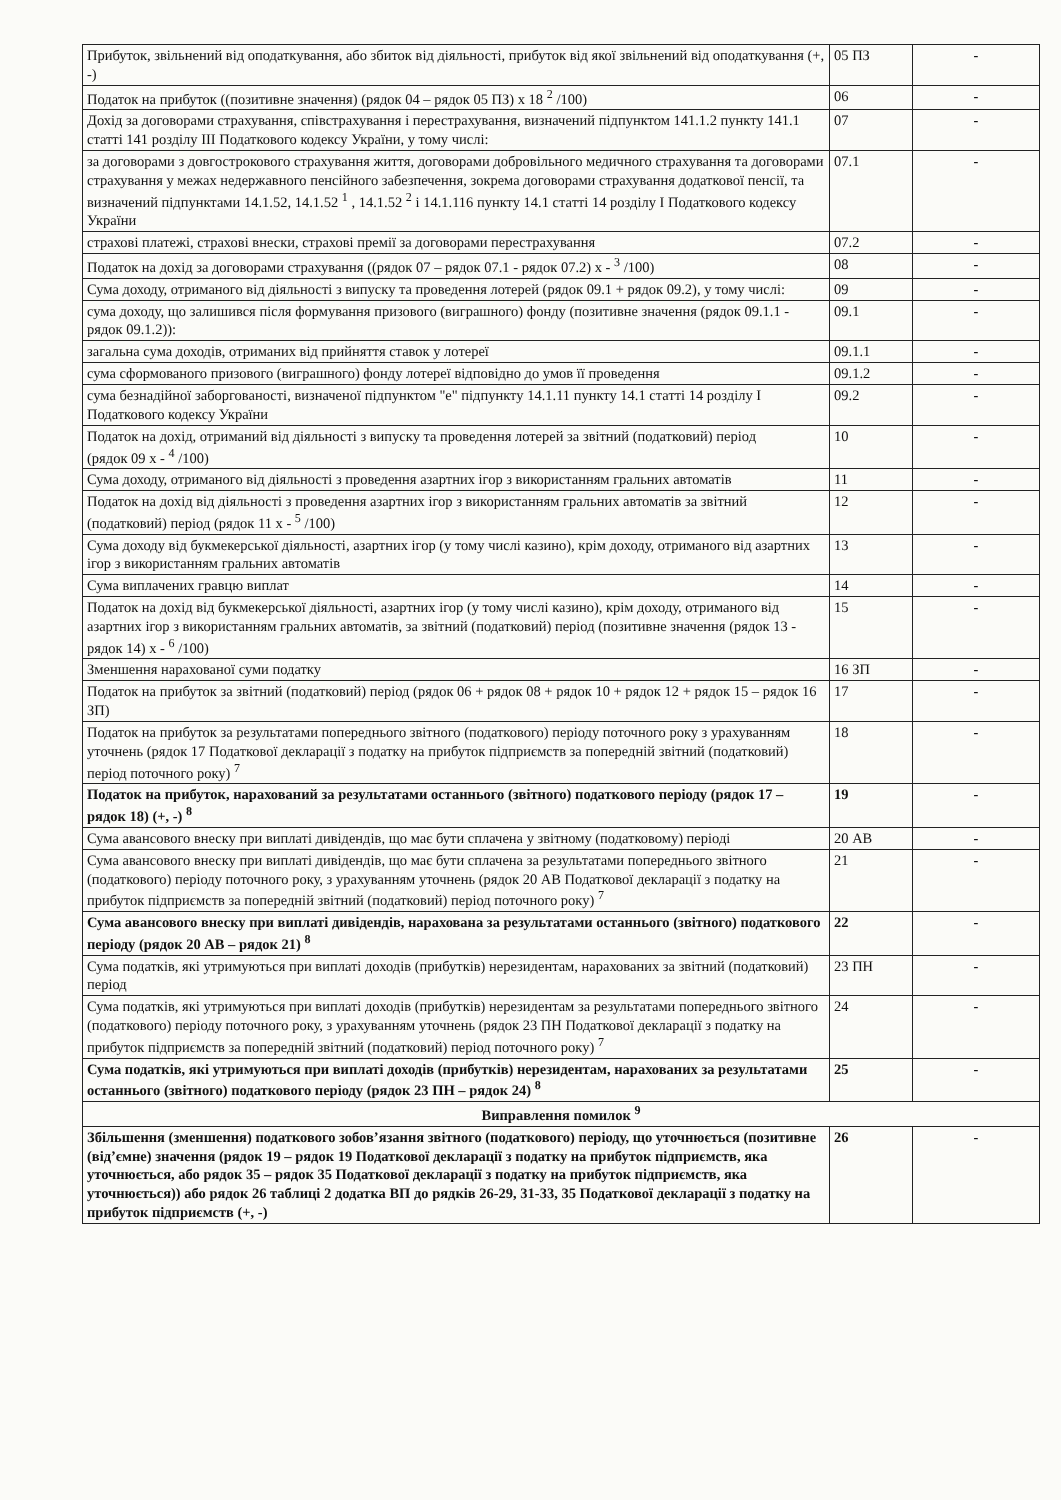| Прибуток, звільнений від оподаткування, або збиток від діяльності, прибуток від якої звільнений від оподаткування (+, -) | 05 ПЗ | - |
| Податок на прибуток ((позитивне значення) (рядок 04 – рядок 05 ПЗ) х 18 <sup>2</sup> /100) | 06 | - |
| Дохід за договорами страхування, співстрахування і перестрахування, визначений підпунктом 141.1.2 пункту 141.1 статті 141 розділу III Податкового кодексу України, у тому числі: | 07 | - |
| за договорами з довгострокового страхування життя, договорами добровільного медичного страхування та договорами страхування у межах недержавного пенсійного забезпечення, зокрема договорами страхування додаткової пенсії, та визначений підпунктами 14.1.52, 14.1.52 <sup>1</sup> , 14.1.52 <sup>2</sup> і 14.1.116 пункту 14.1 статті 14 розділу I Податкового кодексу України | 07.1 | - |
| страхові платежі, страхові внески, страхові премії за договорами перестрахування | 07.2 | - |
| Податок на дохід за договорами страхування ((рядок 07 – рядок 07.1 - рядок 07.2) х - <sup>3</sup> /100) | 08 | - |
| Сума доходу, отриманого від діяльності з випуску та проведення лотерей (рядок 09.1 + рядок 09.2), у тому числі: | 09 | - |
| сума доходу, що залишився після формування призового (виграшного) фонду (позитивне значення (рядок 09.1.1 - рядок 09.1.2)): | 09.1 | - |
| загальна сума доходів, отриманих від прийняття ставок у лотереї | 09.1.1 | - |
| сума сформованого призового (виграшного) фонду лотереї відповідно до умов її проведення | 09.1.2 | - |
| сума безнадійної заборгованості, визначеної підпунктом "е" підпункту 14.1.11 пункту 14.1 статті 14 розділу I Податкового кодексу України | 09.2 | - |
| Податок на дохід, отриманий від діяльності з випуску та проведення лотерей за звітний (податковий) період (рядок 09 х - <sup>4</sup> /100) | 10 | - |
| Сума доходу, отриманого від діяльності з проведення азартних ігор з використанням гральних автоматів | 11 | - |
| Податок на дохід від діяльності з проведення азартних ігор з використанням гральних автоматів за звітний (податковий) період (рядок 11 х - <sup>5</sup> /100) | 12 | - |
| Сума доходу від букмекерської діяльності, азартних ігор (у тому числі казино), крім доходу, отриманого від азартних ігор з використанням гральних автоматів | 13 | - |
| Сума виплачених гравцю виплат | 14 | - |
| Податок на дохід від букмекерської діяльності, азартних ігор (у тому числі казино), крім доходу, отриманого від азартних ігор з використанням гральних автоматів, за звітний (податковий) період (позитивне значення (рядок 13 - рядок 14) х - <sup>6</sup> /100) | 15 | - |
| Зменшення нарахованої суми податку | 16 ЗП | - |
| Податок на прибуток за звітний (податковий) період (рядок 06 + рядок 08 + рядок 10 + рядок 12 + рядок 15 – рядок 16 ЗП) | 17 | - |
| Податок на прибуток за результатами попереднього звітного (податкового) періоду поточного року з урахуванням уточнень (рядок 17 Податкової декларації з податку на прибуток підприємств за попередній звітний (податковий) період поточного року) <sup>7</sup> | 18 | - |
| Податок на прибуток, нарахований за результатами останнього (звітного) податкового періоду (рядок 17 – рядок 18) (+, -) <sup>8</sup> | 19 | - |
| Сума авансового внеску при виплаті дивідендів, що має бути сплачена у звітному (податковому) періоді | 20 АВ | - |
| Сума авансового внеску при виплаті дивідендів, що має бути сплачена за результатами попереднього звітного (податкового) періоду поточного року, з урахуванням уточнень (рядок 20 АВ Податкової декларації з податку на прибуток підприємств за попередній звітний (податковий) період поточного року) <sup>7</sup> | 21 | - |
| Сума авансового внеску при виплаті дивідендів, нарахована за результатами останнього (звітного) податкового періоду (рядок 20 АВ – рядок 21) <sup>8</sup> | 22 | - |
| Сума податків, які утримуються при виплаті доходів (прибутків) нерезидентам, нарахованих за звітний (податковий) період | 23 ПН | - |
| Сума податків, які утримуються при виплаті доходів (прибутків) нерезидентам за результатами попереднього звітного (податкового) періоду поточного року, з урахуванням уточнень (рядок 23 ПН Податкової декларації з податку на прибуток підприємств за попередній звітний (податковий) період поточного року) <sup>7</sup> | 24 | - |
| Сума податків, які утримуються при виплаті доходів (прибутків) нерезидентам, нарахованих за результатами останнього (звітного) податкового періоду (рядок 23 ПН – рядок 24) <sup>8</sup> | 25 | - |
| Виправлення помилок <sup>9</sup> | | |
| Збільшення (зменшення) податкового зобов’язання звітного (податкового) періоду, що уточнюється (позитивне (від’ємне) значення (рядок 19 – рядок 19 Податкової декларації з податку на прибуток підприємств, яка уточнюється, або рядок 35 – рядок 35 Податкової декларації з податку на прибуток підприємств, яка уточнюється)) або рядок 26 таблиці 2 додатка ВП до рядків 26-29, 31-33, 35 Податкової декларації з податку на прибуток підприємств (+, -) | 26 | - |